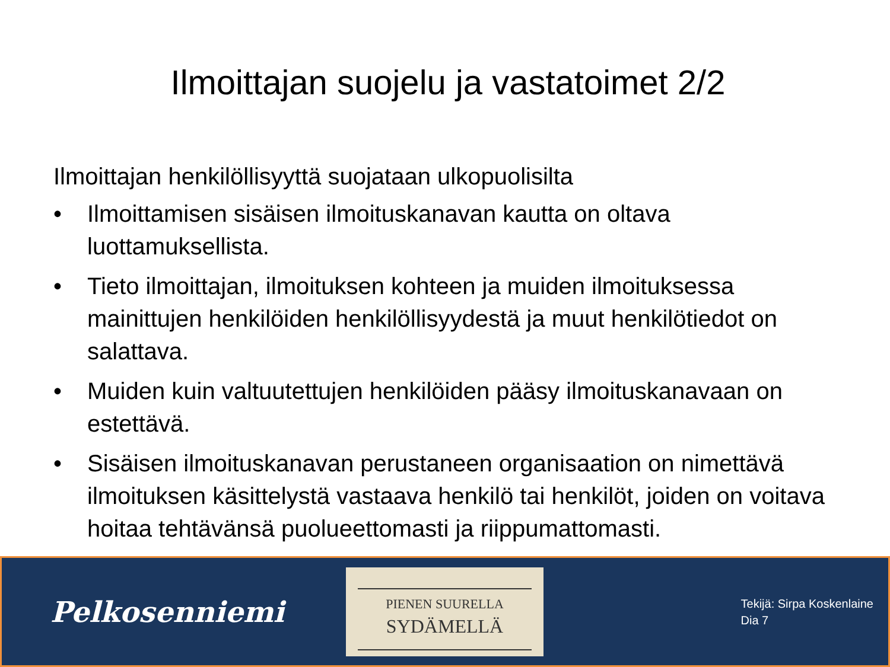Ilmoittajan suojelu ja vastatoimet 2/2
Ilmoittajan henkilöllisyyttä suojataan ulkopuolisilta
• Ilmoittamisen sisäisen ilmoituskanavan kautta on oltava luottamuksellista.
• Tieto ilmoittajan, ilmoituksen kohteen ja muiden ilmoituksessa mainittujen henkilöiden henkilöllisyydestä ja muut henkilötiedot on salattava.
• Muiden kuin valtuutettujen henkilöiden pääsy ilmoituskanavaan on estettävä.
• Sisäisen ilmoituskanavan perustaneen organisaation on nimettävä ilmoituksen käsittelystä vastaava henkilö tai henkilöt, joiden on voitava hoitaa tehtävänsä puolueettomasti ja riippumattomasti.
Pelkosenniemi
PIENEN SUURELLA
SYDÄMELLÄ
Tekijä: Sirpa Koskenlaine
Dia 7